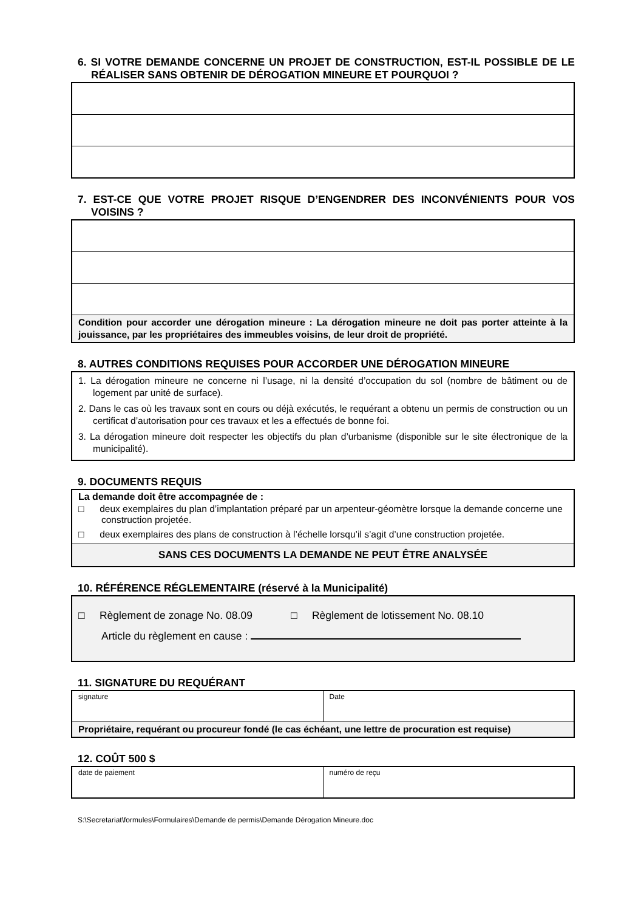6. SI VOTRE DEMANDE CONCERNE UN PROJET DE CONSTRUCTION, EST-IL POSSIBLE DE LE RÉALISER SANS OBTENIR DE DÉROGATION MINEURE ET POURQUOI ?
7. EST-CE QUE VOTRE PROJET RISQUE D’ENGENDRER DES INCONVÉNIENTS POUR VOS VOISINS ?
| Condition pour accorder une dérogation mineure : La dérogation mineure ne doit pas porter atteinte à la jouissance, par les propriétaires des immeubles voisins, de leur droit de propriété. |
8. AUTRES CONDITIONS REQUISES POUR ACCORDER UNE DÉROGATION MINEURE
| 1. La dérogation mineure ne concerne ni l’usage, ni la densité d’occupation du sol (nombre de bâtiment ou de logement par unité de surface). 2. Dans le cas où les travaux sont en cours ou déjà exécutés, le requérant a obtenu un permis de construction ou un certificat d’autorisation pour ces travaux et les a effectués de bonne foi. 3. La dérogation mineure doit respecter les objectifs du plan d’urbanisme (disponible sur le site électronique de la municipalité). |
9. DOCUMENTS REQUIS
| La demande doit être accompagnée de : □ deux exemplaires du plan d’implantation préparé par un arpenteur-géomètre lorsque la demande concerne une construction projetée. □ deux exemplaires des plans de construction à l’échelle lorsqu’il s’agit d’une construction projetée. |
| SANS CES DOCUMENTS LA DEMANDE NE PEUT ÊTRE ANALYSÉE |
10. RÉFÉRENCE RÉGLEMENTAIRE (réservé à la Municipalité)
| □ Règlement de zonage No. 08.09 □ Règlement de lotissement No. 08.10 Article du règlement en cause : |
11. SIGNATURE DU REQUÉRANT
| signature | Date |
| Propriétaire, requérant ou procureur fondé (le cas échéant, une lettre de procuration est requise) | |
12. COÛT 500 $
| date de paiement | numéro de reçu |
S:\Secretariat\formules\Formulaires\Demande de permis\Demande Dérogation Mineure.doc